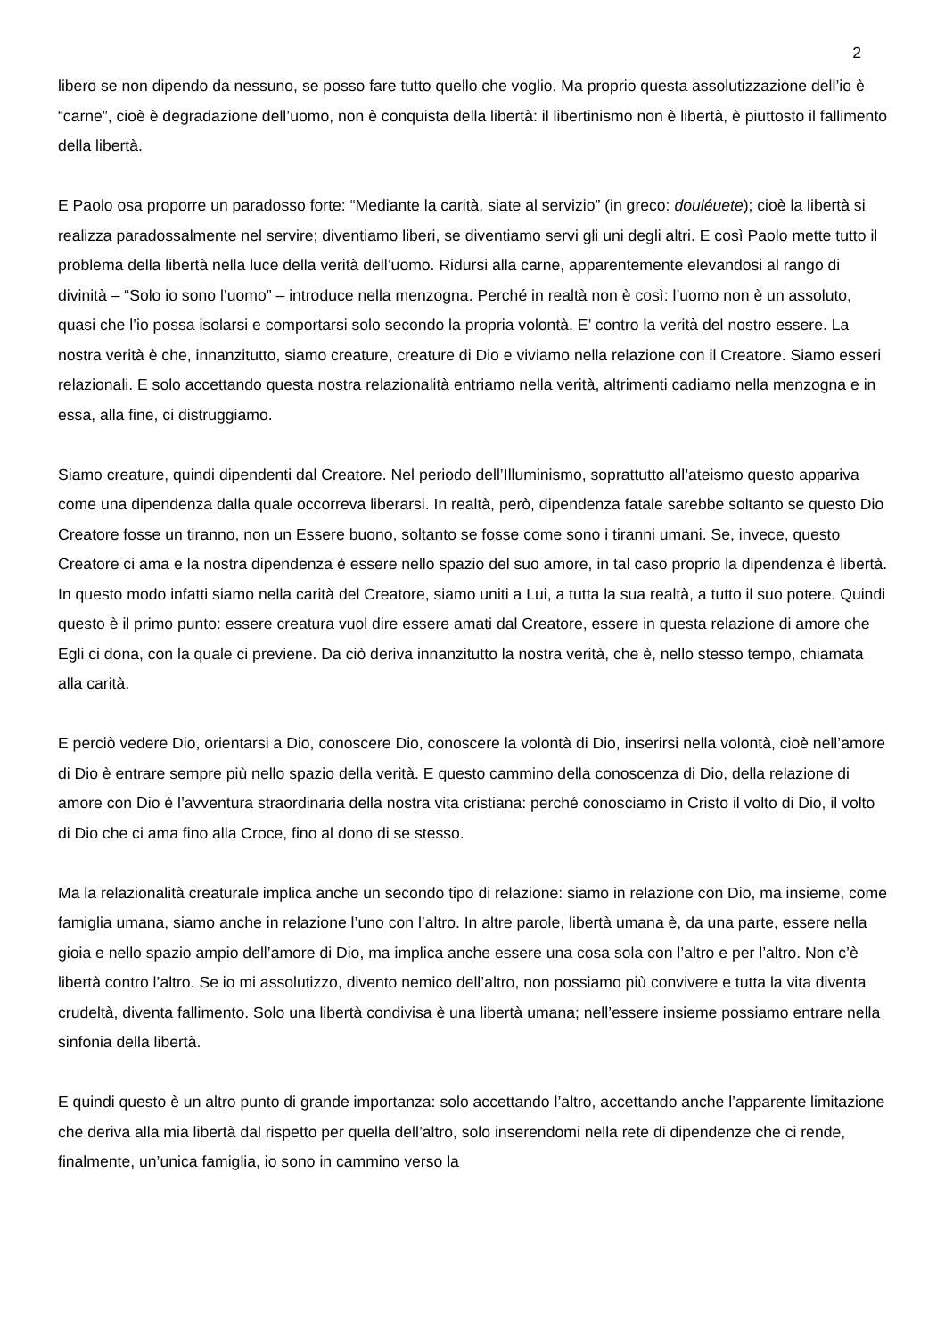2
libero se non dipendo da nessuno, se posso fare tutto quello che voglio. Ma proprio questa assolutizzazione dell’io è “carne”, cioè è degradazione dell’uomo, non è conquista della libertà: il libertinismo non è libertà, è piuttosto il fallimento della libertà.
E Paolo osa proporre un paradosso forte: “Mediante la carità, siate al servizio” (in greco: douléuete); cioè la libertà si realizza paradossalmente nel servire; diventiamo liberi, se diventiamo servi gli uni degli altri. E così Paolo mette tutto il problema della libertà nella luce della verità dell’uomo. Ridursi alla carne, apparentemente elevandosi al rango di divinità – “Solo io sono l’uomo” – introduce nella menzogna. Perché in realtà non è così: l’uomo non è un assoluto, quasi che l’io possa isolarsi e comportarsi solo secondo la propria volontà. E’ contro la verità del nostro essere. La nostra verità è che, innanzitutto, siamo creature, creature di Dio e viviamo nella relazione con il Creatore. Siamo esseri relazionali. E solo accettando questa nostra relazionalità entriamo nella verità, altrimenti cadiamo nella menzogna e in essa, alla fine, ci distruggiamo.
Siamo creature, quindi dipendenti dal Creatore. Nel periodo dell’Illuminismo, soprattutto all’ateismo questo appariva come una dipendenza dalla quale occorreva liberarsi. In realtà, però, dipendenza fatale sarebbe soltanto se questo Dio Creatore fosse un tiranno, non un Essere buono, soltanto se fosse come sono i tiranni umani. Se, invece, questo Creatore ci ama e la nostra dipendenza è essere nello spazio del suo amore, in tal caso proprio la dipendenza è libertà. In questo modo infatti siamo nella carità del Creatore, siamo uniti a Lui, a tutta la sua realtà, a tutto il suo potere. Quindi questo è il primo punto: essere creatura vuol dire essere amati dal Creatore, essere in questa relazione di amore che Egli ci dona, con la quale ci previene. Da ciò deriva innanzitutto la nostra verità, che è, nello stesso tempo, chiamata alla carità.
E perciò vedere Dio, orientarsi a Dio, conoscere Dio, conoscere la volontà di Dio, inserirsi nella volontà, cioè nell’amore di Dio è entrare sempre più nello spazio della verità. E questo cammino della conoscenza di Dio, della relazione di amore con Dio è l’avventura straordinaria della nostra vita cristiana: perché conosciamo in Cristo il volto di Dio, il volto di Dio che ci ama fino alla Croce, fino al dono di se stesso.
Ma la relazionalità creaturale implica anche un secondo tipo di relazione: siamo in relazione con Dio, ma insieme, come famiglia umana, siamo anche in relazione l’uno con l’altro. In altre parole, libertà umana è, da una parte, essere nella gioia e nello spazio ampio dell’amore di Dio, ma implica anche essere una cosa sola con l’altro e per l’altro. Non c’è libertà contro l’altro. Se io mi assolutizzo, divento nemico dell’altro, non possiamo più convivere e tutta la vita diventa crudeltà, diventa fallimento. Solo una libertà condivisa è una libertà umana; nell’essere insieme possiamo entrare nella sinfonia della libertà.
E quindi questo è un altro punto di grande importanza: solo accettando l’altro, accettando anche l’apparente limitazione che deriva alla mia libertà dal rispetto per quella dell’altro, solo inserendomi nella rete di dipendenze che ci rende, finalmente, un’unica famiglia, io sono in cammino verso la